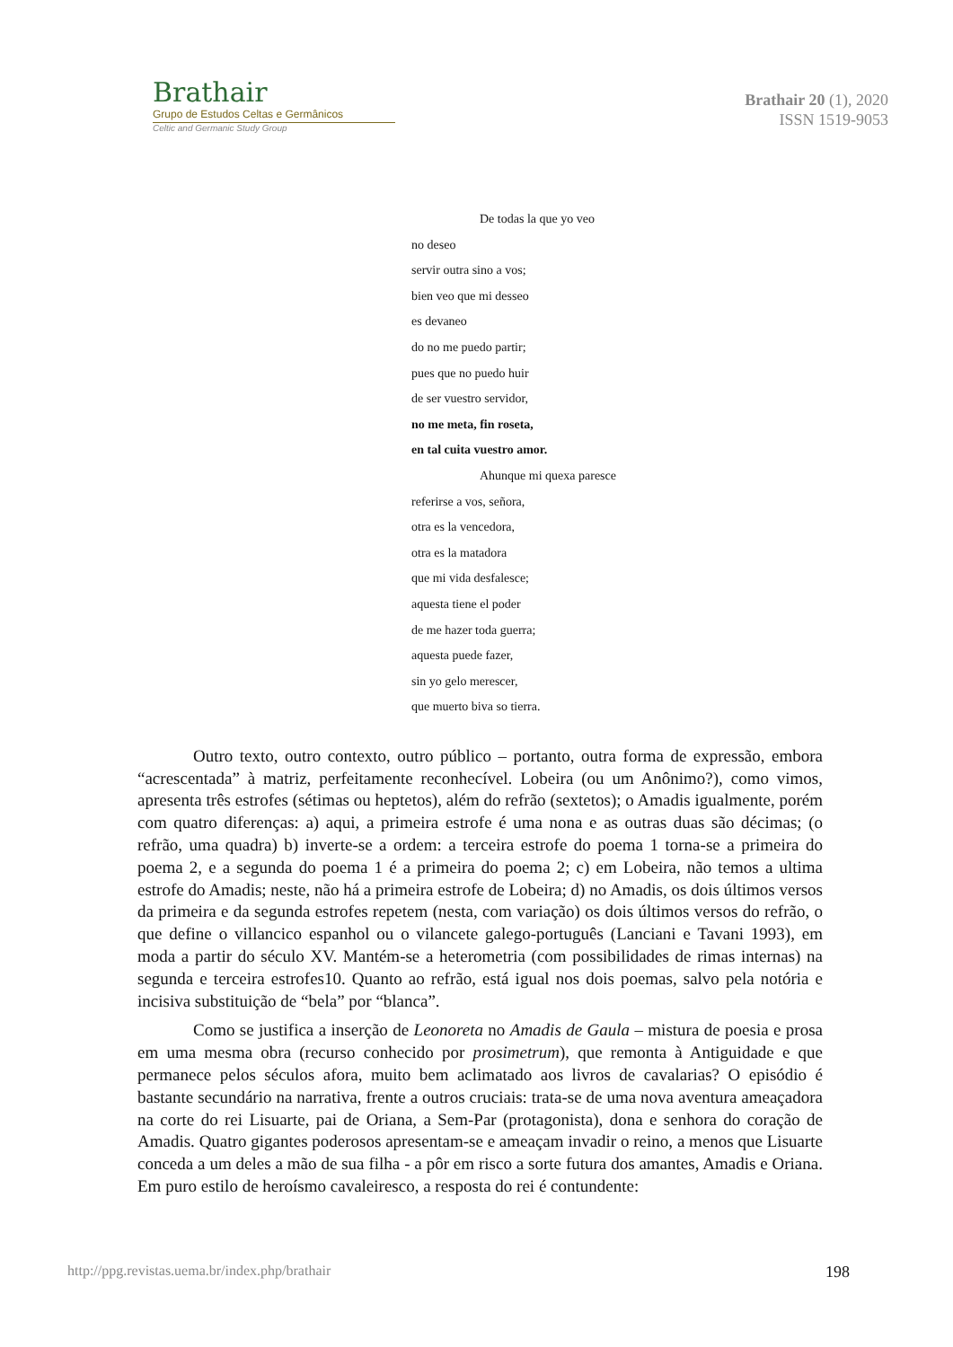Brathair
Grupo de Estudos Celtas e Germânicos
Celtic and Germanic Study Group
Brathair 20 (1), 2020
ISSN 1519-9053
De todas la que yo veo
no deseo
servir outra sino a vos;
bien veo que mi desseo
es devaneo
do no me puedo partir;
pues que no puedo huir
de ser vuestro servidor,
no me meta, fin roseta,
en tal cuita vuestro amor.
Ahunque mi quexa paresce
referirse a vos, señora,
otra es la vencedora,
otra es la matadora
que mi vida desfalesce;
aquesta tiene el poder
de me hazer toda guerra;
aquesta puede fazer,
sin yo gelo merescer,
que muerto biva so tierra.
Outro texto, outro contexto, outro público – portanto, outra forma de expressão, embora “acrescentada” à matriz, perfeitamente reconhecível. Lobeira (ou um Anônimo?), como vimos, apresenta três estrofes (sétimas ou heptetos), além do refrão (sextetos); o Amadis igualmente, porém com quatro diferenças: a) aqui, a primeira estrofe é uma nona e as outras duas são décimas; (o refrão, uma quadra) b) inverte-se a ordem: a terceira estrofe do poema 1 torna-se a primeira do poema 2, e a segunda do poema 1 é a primeira do poema 2; c) em Lobeira, não temos a ultima estrofe do Amadis; neste, não há a primeira estrofe de Lobeira; d) no Amadis, os dois últimos versos da primeira e da segunda estrofes repetem (nesta, com variação) os dois últimos versos do refrão, o que define o villancico espanhol ou o vilancete galego-português (Lanciani e Tavani 1993), em moda a partir do século XV. Mantém-se a heterometria (com possibilidades de rimas internas) na segunda e terceira estrofes10. Quanto ao refrão, está igual nos dois poemas, salvo pela notória e incisiva substituição de “bela” por “blanca”.
Como se justifica a inserção de Leonoreta no Amadis de Gaula – mistura de poesia e prosa em uma mesma obra (recurso conhecido por prosimetrum), que remonta à Antiguidade e que permanece pelos séculos afora, muito bem aclimatado aos livros de cavalarias? O episódio é bastante secundário na narrativa, frente a outros cruciais: trata-se de uma nova aventura ameaçadora na corte do rei Lisuarte, pai de Oriana, a Sem-Par (protagonista), dona e senhora do coração de Amadis. Quatro gigantes poderosos apresentam-se e ameaçam invadir o reino, a menos que Lisuarte conceda a um deles a mão de sua filha - a pôr em risco a sorte futura dos amantes, Amadis e Oriana. Em puro estilo de heroísmo cavaleiresco, a resposta do rei é contundente:
http://ppg.revistas.uema.br/index.php/brathair 198